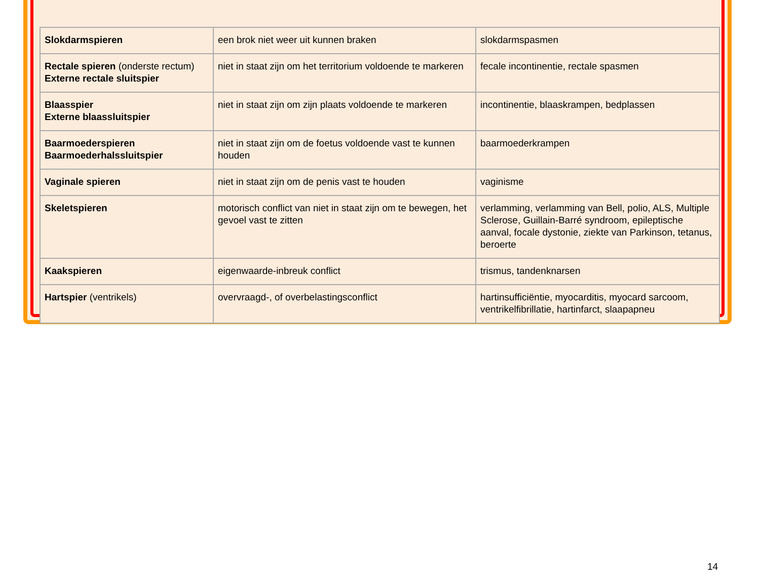| Slokdarmspieren | een brok niet weer uit kunnen braken | slokdarmspasmen |
| Rectale spieren (onderste rectum) Externe rectale sluitspier | niet in staat zijn om het territorium voldoende te markeren | fecale incontinentie, rectale spasmen |
| Blaasspier Externe blaassluitspier | niet in staat zijn om zijn plaats voldoende te markeren | incontinentie, blaaskrampen, bedplassen |
| Baarmoederspieren Baarmoederhalssluitspier | niet in staat zijn om de foetus voldoende vast te kunnen houden | baarmoederkrampen |
| Vaginale spieren | niet in staat zijn om de penis vast te houden | vaginisme |
| Skeletspieren | motorisch conflict van niet in staat zijn om te bewegen, het gevoel vast te zitten | verlamming, verlamming van Bell, polio, ALS, Multiple Sclerose, Guillain-Barré syndroom, epileptische aanval, focale dystonie, ziekte van Parkinson, tetanus, beroerte |
| Kaakspieren | eigenwaarde-inbreuk conflict | trismus, tandenknarsen |
| Hartspier (ventrikels) | overvraagd-, of overbelastingsconflict | hartinsufficiëntie, myocarditis, myocard sarcoom, ventrikelfibrillatie, hartinfarct, slaapapneu |
14